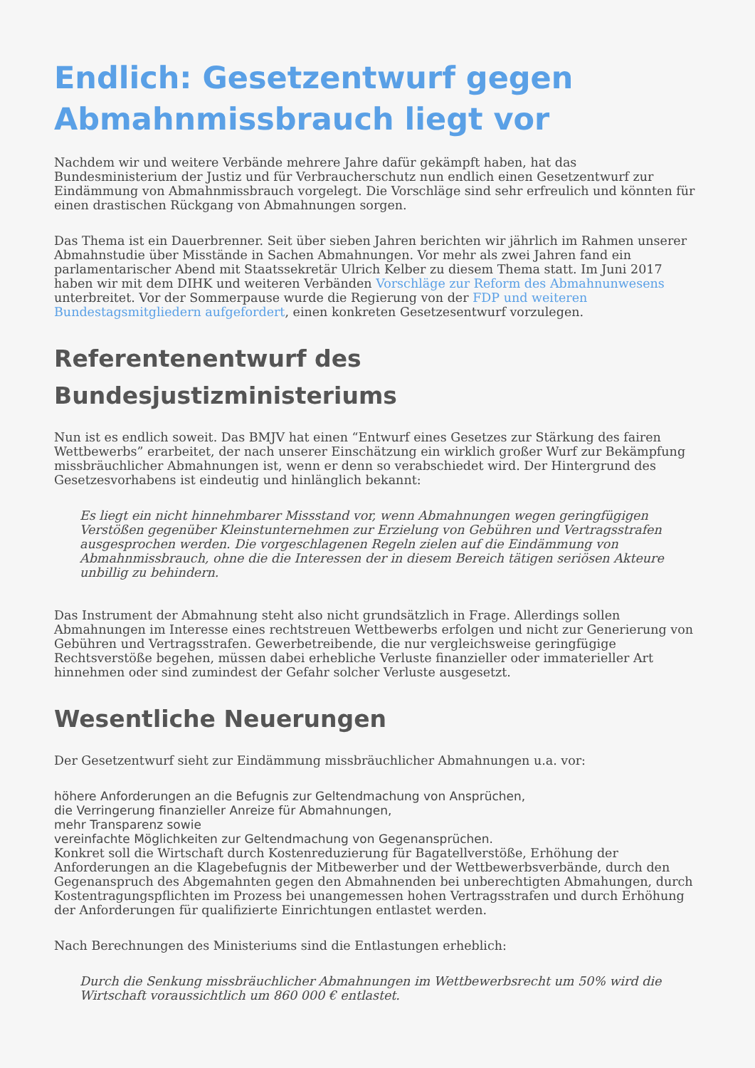Endlich: Gesetzentwurf gegen Abmahnmissbrauch liegt vor
Nachdem wir und weitere Verbände mehrere Jahre dafür gekämpft haben, hat das Bundesministerium der Justiz und für Verbraucherschutz nun endlich einen Gesetzentwurf zur Eindämmung von Abmahnmissbrauch vorgelegt. Die Vorschläge sind sehr erfreulich und könnten für einen drastischen Rückgang von Abmahnungen sorgen.
Das Thema ist ein Dauerbrenner. Seit über sieben Jahren berichten wir jährlich im Rahmen unserer Abmahnstudie über Misstände in Sachen Abmahnungen. Vor mehr als zwei Jahren fand ein parlamentarischer Abend mit Staatssekretär Ulrich Kelber zu diesem Thema statt. Im Juni 2017 haben wir mit dem DIHK und weiteren Verbänden Vorschläge zur Reform des Abmahnunwesens unterbreitet. Vor der Sommerpause wurde die Regierung von der FDP und weiteren Bundestagsmitgliedern aufgefordert, einen konkreten Gesetzesentwurf vorzulegen.
Referentenentwurf des Bundesjustizministeriums
Nun ist es endlich soweit. Das BMJV hat einen “Entwurf eines Gesetzes zur Stärkung des fairen Wettbewerbs” erarbeitet, der nach unserer Einschätzung ein wirklich großer Wurf zur Bekämpfung missbräuchlicher Abmahnungen ist, wenn er denn so verabschiedet wird. Der Hintergrund des Gesetzesvorhabens ist eindeutig und hinlänglich bekannt:
Es liegt ein nicht hinnehmbarer Missstand vor, wenn Abmahnungen wegen geringfügigen Verstößen gegenüber Kleinstunternehmen zur Erzielung von Gebühren und Vertragsstrafen ausgesprochen werden. Die vorgeschlagenen Regeln zielen auf die Eindämmung von Abmahnmissbrauch, ohne die die Interessen der in diesem Bereich tätigen seriösen Akteure unbillig zu behindern.
Das Instrument der Abmahnung steht also nicht grundsätzlich in Frage. Allerdings sollen Abmahnungen im Interesse eines rechtstreuen Wettbewerbs erfolgen und nicht zur Generierung von Gebühren und Vertragsstrafen. Gewerbetreibende, die nur vergleichsweise geringfügige Rechtsverstöße begehen, müssen dabei erhebliche Verluste finanzieller oder immaterieller Art hinnehmen oder sind zumindest der Gefahr solcher Verluste ausgesetzt.
Wesentliche Neuerungen
Der Gesetzentwurf sieht zur Eindämmung missbräuchlicher Abmahnungen u.a. vor:
höhere Anforderungen an die Befugnis zur Geltendmachung von Ansprüchen,
die Verringerung finanzieller Anreize für Abmahnungen,
mehr Transparenz sowie
vereinfachte Möglichkeiten zur Geltendmachung von Gegenansprüchen.
Konkret soll die Wirtschaft durch Kostenreduzierung für Bagatellverstöße, Erhöhung der Anforderungen an die Klagebefugnis der Mitbewerber und der Wettbewerbsverbände, durch den Gegenanspruch des Abgemahnten gegen den Abmahnenden bei unberechtigten Abmahungen, durch Kostentragungspflichten im Prozess bei unangemessen hohen Vertragsstrafen und durch Erhöhung der Anforderungen für qualifizierte Einrichtungen entlastet werden.
Nach Berechnungen des Ministeriums sind die Entlastungen erheblich:
Durch die Senkung missbräuchlicher Abmahnungen im Wettbewerbsrecht um 50% wird die Wirtschaft voraussichtlich um 860 000 € entlastet.